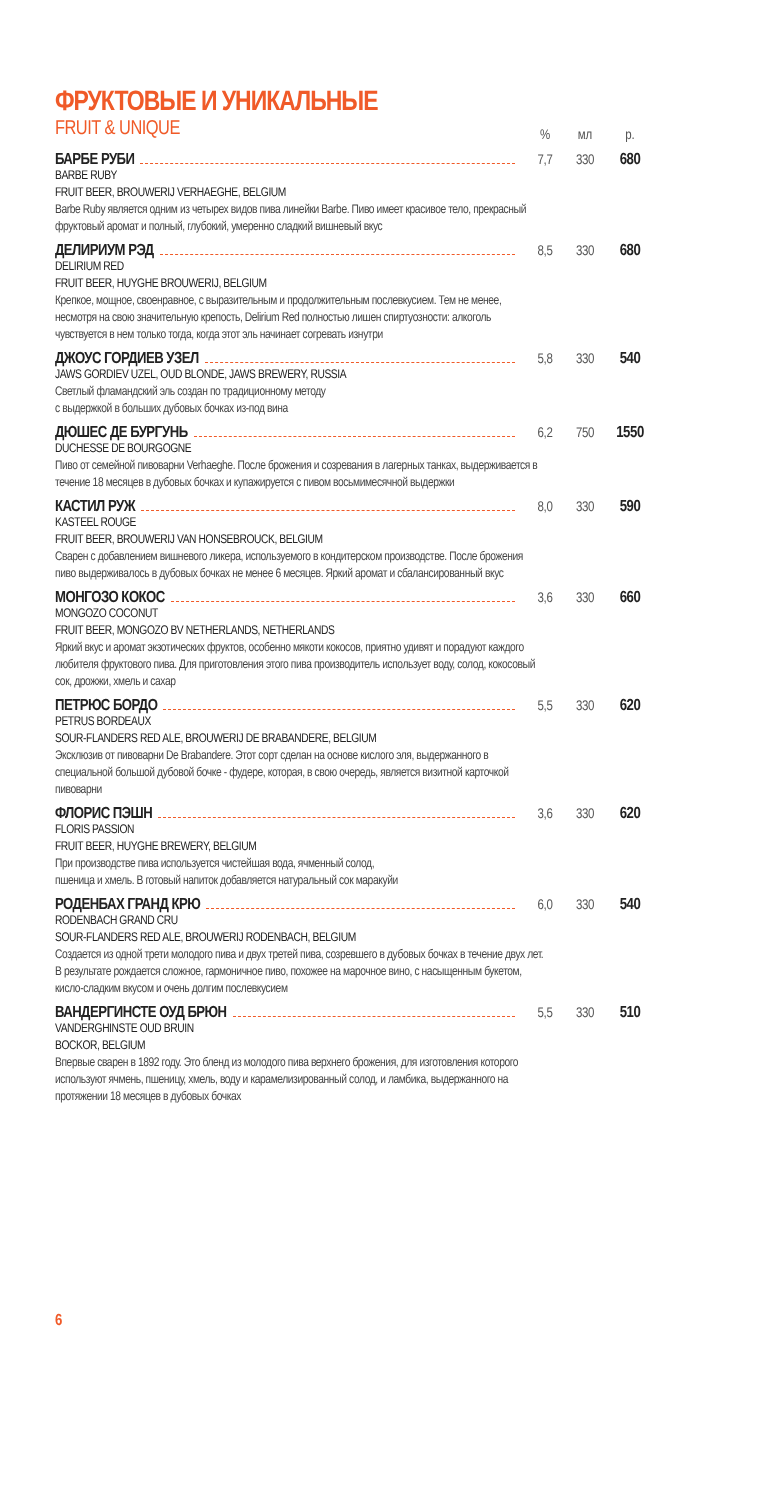ФРУКТОВЫЕ И УНИКАЛЬНЫЕ
FRUIT & UNIQUE
% мл р.
БАРБЕ РУБИ 7,7 330 680
BARBE RUBY
FRUIT BEER, BROUWERIJ VERHAEGHE, BELGIUM
Barbe Ruby является одним из четырех видов пива линейки Barbe. Пиво имеет красивое тело, прекрасный фруктовый аромат и полный, глубокий, умеренно сладкий вишневый вкус
ДЕЛИРИУМ РЭД 8,5 330 680
DELIRIUM RED
FRUIT BEER, HUYGHE BROUWERIJ, BELGIUM
Крепкое, мощное, своенравное, с выразительным и продолжительным послевкусием. Тем не менее, несмотря на свою значительную крепость, Delirium Red полностью лишен спиртуозности: алкоголь чувствуется в нем только тогда, когда этот эль начинает согревать изнутри
ДЖОУС ГОРДИЕВ УЗЕЛ 5,8 330 540
JAWS GORDIEV UZEL, OUD BLONDE, JAWS BREWERY, RUSSIA
Светлый фламандский эль создан по традиционному методу
с выдержкой в больших дубовых бочках из-под вина
ДЮШЕС ДЕ БУРГУНЬ 6,2 750 1550
DUCHESSE DE BOURGOGNE
Пиво от семейной пивоварни Verhaeghe. После брожения и созревания в лагерных танках, выдерживается в течение 18 месяцев в дубовых бочках и купажируется с пивом восьмимесячной выдержки
КАСТИЛ РУЖ 8,0 330 590
KASTEEL ROUGE
FRUIT BEER, BROUWERIJ VAN HONSEBROUCK, BELGIUM
Сварен с добавлением вишневого ликера, используемого в кондитерском производстве. После брожения пиво выдерживалось в дубовых бочках не менее 6 месяцев. Яркий аромат и сбалансированный вкус
МОНГОЗО КОКОС 3,6 330 660
MONGOZO COCONUT
FRUIT BEER, MONGOZO BV NETHERLANDS, NETHERLANDS
Яркий вкус и аромат экзотических фруктов, особенно мякоти кокосов, приятно удивят и порадуют каждого любителя фруктового пива. Для приготовления этого пива производитель использует воду, солод, кокосовый сок, дрожжи, хмель и сахар
ПЕТРЮС БОРДО 5,5 330 620
PETRUS BORDEAUX
SOUR-FLANDERS RED ALE, BROUWERIJ DE BRABANDERE, BELGIUM
Эксклюзив от пивоварни De Brabandere. Этот сорт сделан на основе кислого эля, выдержанного в специальной большой дубовой бочке - фудере, которая, в свою очередь, является визитной карточкой пивоварни
ФЛОРИС ПЭШН 3,6 330 620
FLORIS PASSION
FRUIT BEER, HUYGHE BREWERY, BELGIUM
При производстве пива используется чистейшая вода, ячменный солод,
пшеница и хмель. В готовый напиток добавляется натуральный сок маракуйи
РОДЕНБАХ ГРАНД КРЮ 6,0 330 540
RODENBACH GRAND CRU
SOUR-FLANDERS RED ALE, BROUWERIJ RODENBACH, BELGIUM
Создается из одной трети молодого пива и двух третей пива, созревшего в дубовых бочках в течение двух лет. В результате рождается сложное, гармоничное пиво, похожее на марочное вино, с насыщенным букетом, кисло-сладким вкусом и очень долгим послевкусием
ВАНДЕРГИНСТЕ ОУД БРЮН 5,5 330 510
VANDERGHINSTE OUD BRUIN
BOCKOR, BELGIUM
Впервые сварен в 1892 году. Это бленд из молодого пива верхнего брожения, для изготовления которого используют ячмень, пшеницу, хмель, воду и карамелизированный солод, и ламбика, выдержанного на протяжении 18 месяцев в дубовых бочках
6